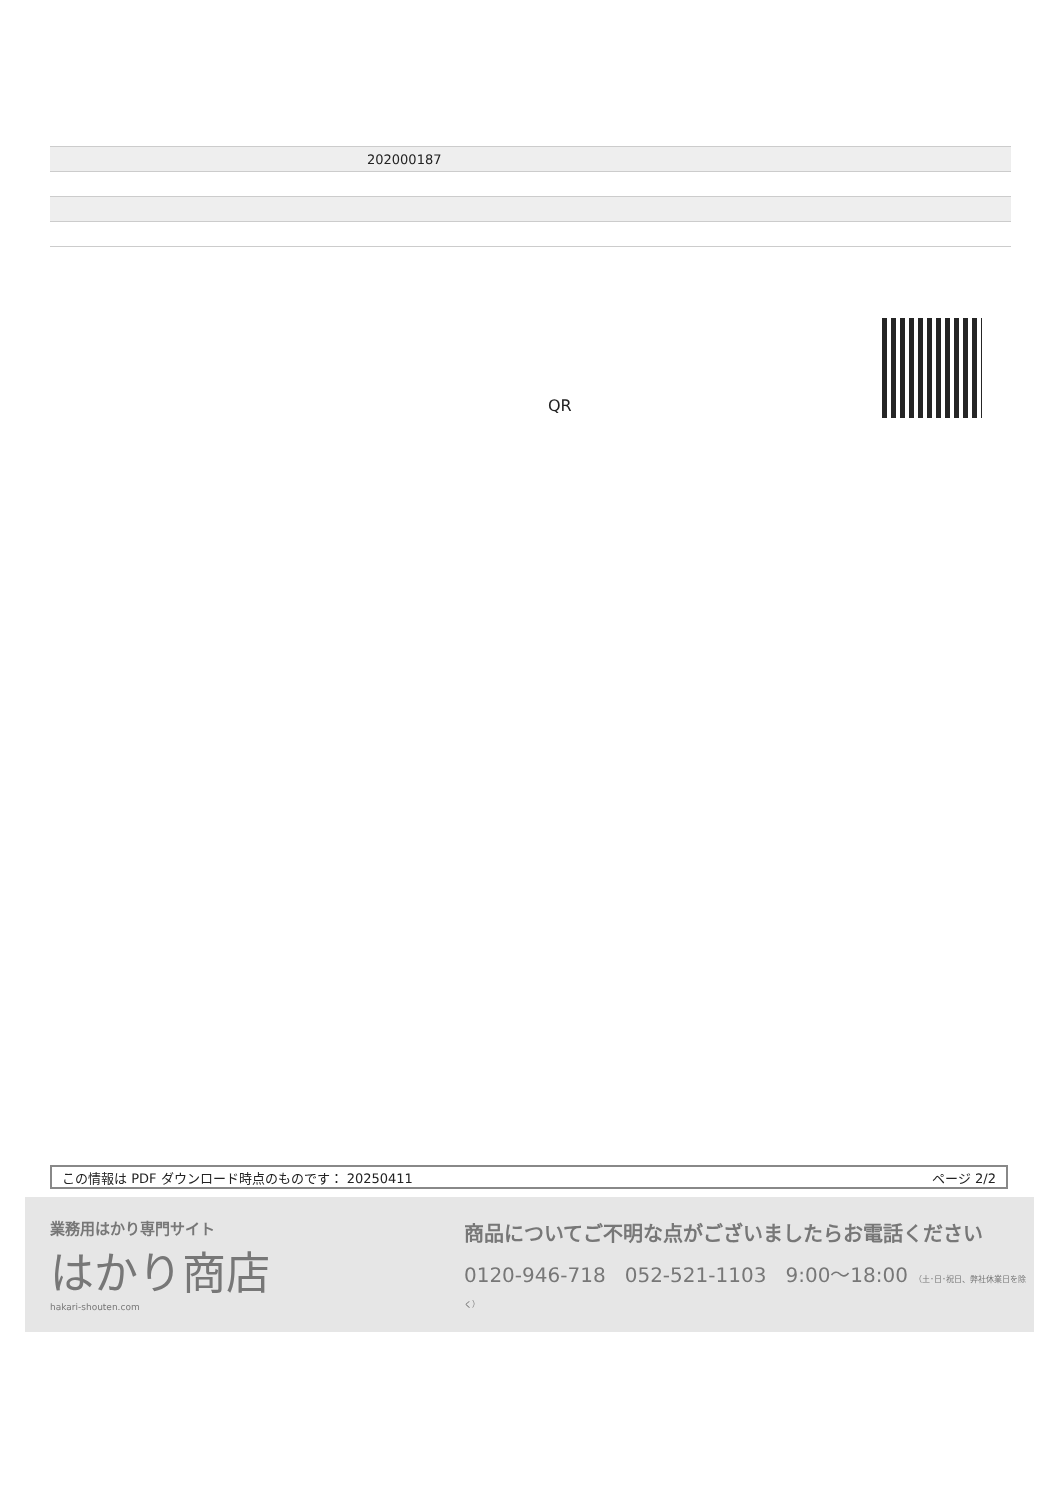| 202000187 |
QR
この情報は PDF ダウンロード時点のものです： 20250411 ページ 2/2
業務用はかり専門サイト
はかり商店
hakari-shouten.com
商品についてご不明な点がございましたらお電話ください
0120-946-718 052-521-1103 9:00〜18:00 （土･日･祝日、弊社休業日を除く）